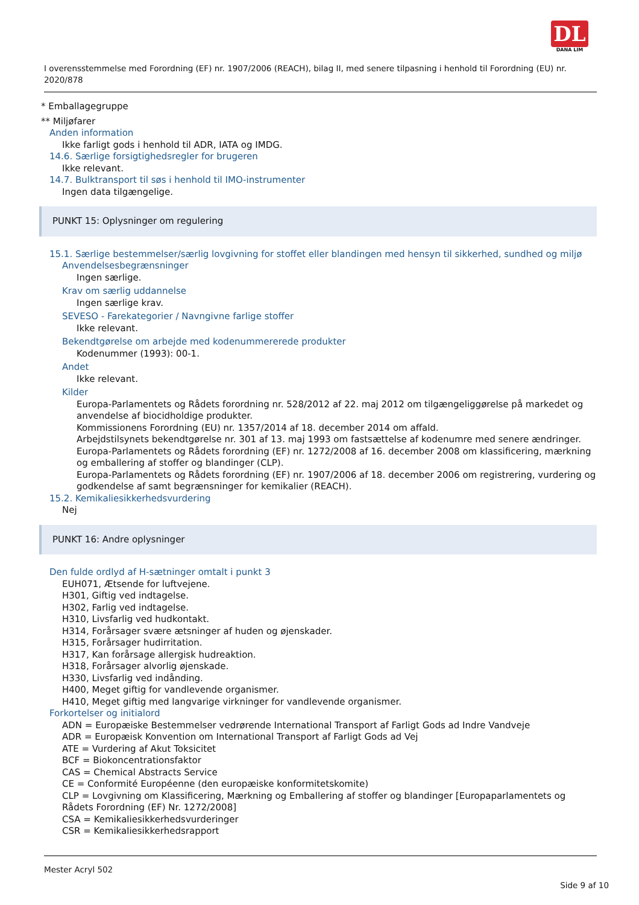DL
DANA LIM
I overensstemmelse med Forordning (EF) nr. 1907/2006 (REACH), bilag II, med senere tilpasning i henhold til Forordning (EU) nr. 2020/878
* Emballagegruppe
** Miljøfarer
Anden information
Ikke farligt gods i henhold til ADR, IATA og IMDG.
14.6. Særlige forsigtighedsregler for brugeren
Ikke relevant.
14.7. Bulktransport til søs i henhold til IMO-instrumenter
Ingen data tilgængelige.
PUNKT 15: Oplysninger om regulering
15.1. Særlige bestemmelser/særlig lovgivning for stoffet eller blandingen med hensyn til sikkerhed, sundhed og miljø
Anvendelsesbegrænsninger
Ingen særlige.
Krav om særlig uddannelse
Ingen særlige krav.
SEVESO - Farekategorier / Navngivne farlige stoffer
Ikke relevant.
Bekendtgørelse om arbejde med kodenummererede produkter
Kodenummer (1993): 00-1.
Andet
Ikke relevant.
Kilder
Europa-Parlamentets og Rådets forordning nr. 528/2012 af 22. maj 2012 om tilgængeliggørelse på markedet og anvendelse af biocidholdige produkter.
Kommissionens Forordning (EU) nr. 1357/2014 af 18. december 2014 om affald.
Arbejdstilsynets bekendtgørelse nr. 301 af 13. maj 1993 om fastsættelse af kodenumre med senere ændringer.
Europa-Parlamentets og Rådets forordning (EF) nr. 1272/2008 af 16. december 2008 om klassificering, mærkning og emballering af stoffer og blandinger (CLP).
Europa-Parlamentets og Rådets forordning (EF) nr. 1907/2006 af 18. december 2006 om registrering, vurdering og godkendelse af samt begrænsninger for kemikalier (REACH).
15.2. Kemikaliesikkerhedsvurdering
Nej
PUNKT 16: Andre oplysninger
Den fulde ordlyd af H-sætninger omtalt i punkt 3
EUH071, Ætsende for luftvejene.
H301, Giftig ved indtagelse.
H302, Farlig ved indtagelse.
H310, Livsfarlig ved hudkontakt.
H314, Forårsager svære ætsninger af huden og øjenskader.
H315, Forårsager hudirritation.
H317, Kan forårsage allergisk hudreaktion.
H318, Forårsager alvorlig øjenskade.
H330, Livsfarlig ved indånding.
H400, Meget giftig for vandlevende organismer.
H410, Meget giftig med langvarige virkninger for vandlevende organismer.
Forkortelser og initialord
ADN = Europæiske Bestemmelser vedrørende International Transport af Farligt Gods ad Indre Vandveje
ADR = Europæisk Konvention om International Transport af Farligt Gods ad Vej
ATE = Vurdering af Akut Toksicitet
BCF = Biokoncentrationsfaktor
CAS = Chemical Abstracts Service
CE = Conformité Européenne (den europæiske konformitetskomite)
CLP = Lovgivning om Klassificering, Mærkning og Emballering af stoffer og blandinger [Europaparlamentets og Rådets Forordning (EF) Nr. 1272/2008]
CSA = Kemikaliesikkerhedsvurderinger
CSR = Kemikaliesikkerhedsrapport
Mester Acryl 502
Side 9 af 10